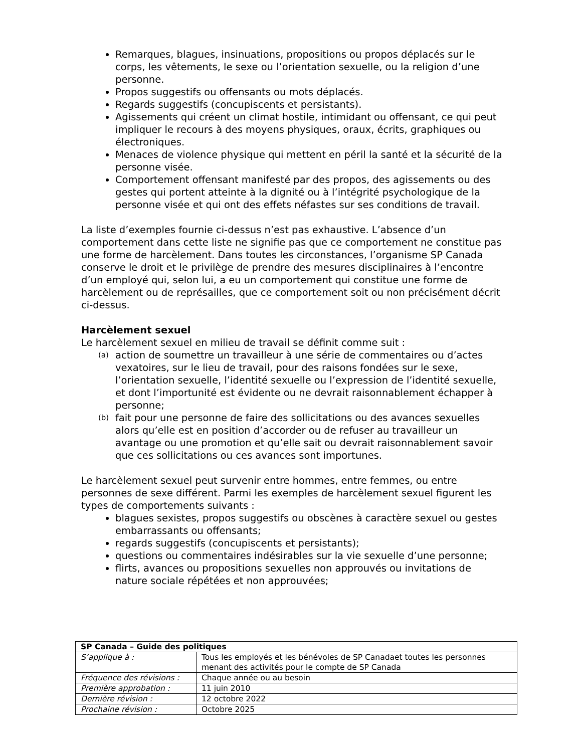Remarques, blagues, insinuations, propositions ou propos déplacés sur le corps, les vêtements, le sexe ou l’orientation sexuelle, ou la religion d’une personne.
Propos suggestifs ou offensants ou mots déplacés.
Regards suggestifs (concupiscents et persistants).
Agissements qui créent un climat hostile, intimidant ou offensant, ce qui peut impliquer le recours à des moyens physiques, oraux, écrits, graphiques ou électroniques.
Menaces de violence physique qui mettent en péril la santé et la sécurité de la personne visée.
Comportement offensant manifesté par des propos, des agissements ou des gestes qui portent atteinte à la dignité ou à l’intégrité psychologique de la personne visée et qui ont des effets néfastes sur ses conditions de travail.
La liste d’exemples fournie ci-dessus n’est pas exhaustive. L’absence d’un comportement dans cette liste ne signifie pas que ce comportement ne constitue pas une forme de harcèlement. Dans toutes les circonstances, l’organisme SP Canada conserve le droit et le privilège de prendre des mesures disciplinaires à l’encontre d’un employé qui, selon lui, a eu un comportement qui constitue une forme de harcèlement ou de représailles, que ce comportement soit ou non précisément décrit ci-dessus.
Harcèlement sexuel
Le harcèlement sexuel en milieu de travail se définit comme suit :
(a) action de soumettre un travailleur à une série de commentaires ou d’actes vexatoires, sur le lieu de travail, pour des raisons fondées sur le sexe, l’orientation sexuelle, l’identité sexuelle ou l’expression de l’identité sexuelle, et dont l’importunité est évidente ou ne devrait raisonnablement échapper à personne;
(b) fait pour une personne de faire des sollicitations ou des avances sexuelles alors qu’elle est en position d’accorder ou de refuser au travailleur un avantage ou une promotion et qu’elle sait ou devrait raisonnablement savoir que ces sollicitations ou ces avances sont importunes.
Le harcèlement sexuel peut survenir entre hommes, entre femmes, ou entre personnes de sexe différent. Parmi les exemples de harcèlement sexuel figurent les types de comportements suivants :
blagues sexistes, propos suggestifs ou obscènes à caractère sexuel ou gestes embarrassants ou offensants;
regards suggestifs (concupiscents et persistants);
questions ou commentaires indésirables sur la vie sexuelle d’une personne;
flirts, avances ou propositions sexuelles non approuvés ou invitations de nature sociale répétées et non approuvées;
| SP Canada – Guide des politiques | |
| S’applique à : | Tous les employés et les bénévoles de SP Canadaet toutes les personnes menant des activités pour le compte de SP Canada |
| Fréquence des révisions : | Chaque année ou au besoin |
| Première approbation : | 11 juin 2010 |
| Dernière révision : | 12 octobre 2022 |
| Prochaine révision : | Octobre 2025 |